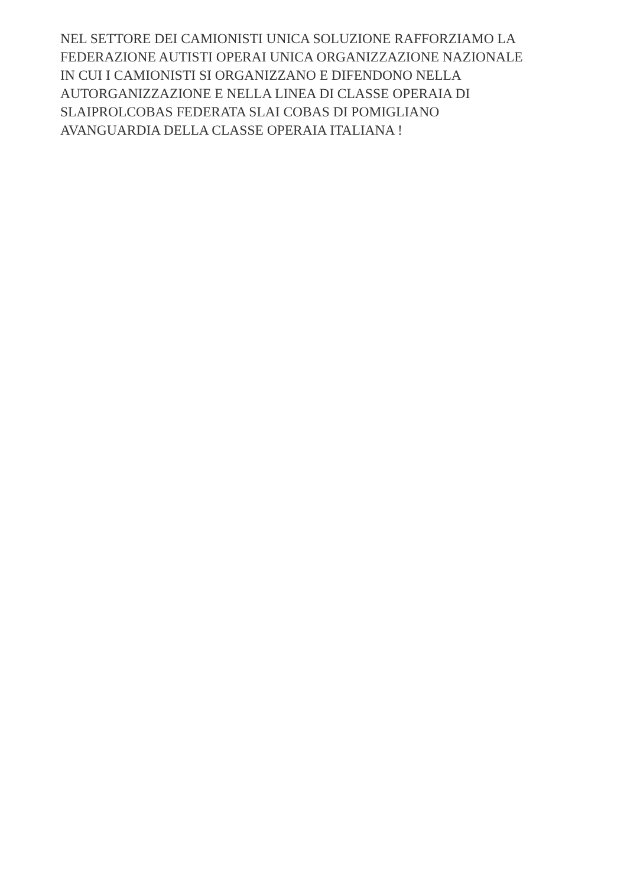NEL SETTORE DEI CAMIONISTI UNICA SOLUZIONE RAFFORZIAMO LA
FEDERAZIONE AUTISTI OPERAI UNICA ORGANIZZAZIONE NAZIONALE
IN CUI I CAMIONISTI SI ORGANIZZANO E DIFENDONO NELLA
AUTORGANIZZAZIONE E NELLA LINEA DI CLASSE OPERAIA DI
SLAIPROLCOBAS FEDERATA SLAI COBAS DI POMIGLIANO
AVANGUARDIA DELLA CLASSE OPERAIA ITALIANA !